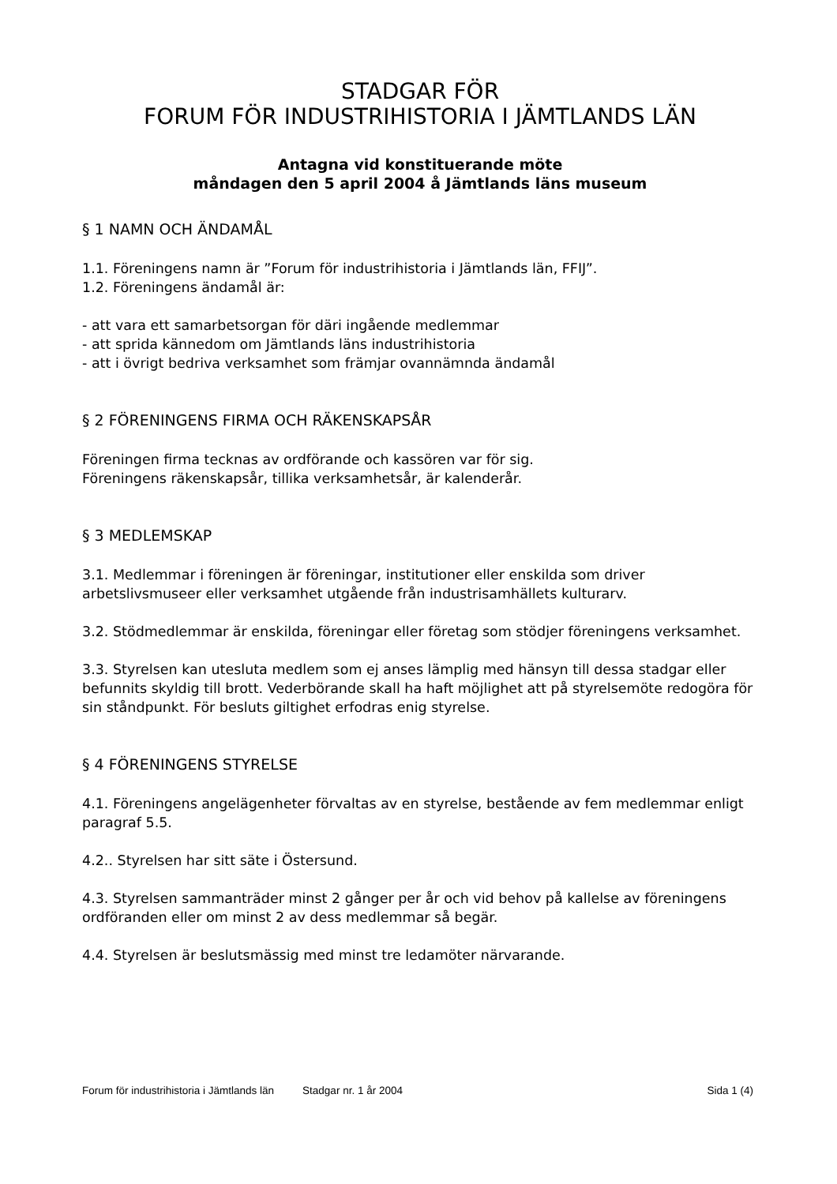STADGAR FÖR
FORUM FÖR INDUSTRIHISTORIA I JÄMTLANDS LÄN
Antagna vid konstituerande möte
måndagen den 5 april 2004 å Jämtlands läns museum
§ 1 NAMN OCH ÄNDAMÅL
1.1. Föreningens namn är ”Forum för industrihistoria i Jämtlands län, FFIJ”.
1.2. Föreningens ändamål är:
- att vara ett samarbetsorgan för däri ingående medlemmar
- att sprida kännedom om Jämtlands läns industrihistoria
- att i övrigt bedriva verksamhet som främjar ovannämnda ändamål
§ 2 FÖRENINGENS FIRMA OCH RÄKENSKAPSÅR
Föreningen firma tecknas av ordförande och kassören var för sig.
Föreningens räkenskapsår, tillika verksamhetsår, är kalenderår.
§ 3 MEDLEMSKAP
3.1. Medlemmar i föreningen är föreningar, institutioner eller enskilda som driver arbetslivsmuseer eller verksamhet utgående från industrisamhällets kulturarv.
3.2. Stödmedlemmar är enskilda, föreningar eller företag som stödjer föreningens verksamhet.
3.3. Styrelsen kan utesluta medlem som ej anses lämplig med hänsyn till dessa stadgar eller befunnits skyldig till brott. Vederbörande skall ha haft möjlighet att på styrelsemöte redogöra för sin ståndpunkt. För besluts giltighet erfodras enig styrelse.
§ 4 FÖRENINGENS STYRELSE
4.1. Föreningens angelägenheter förvaltas av en styrelse, bestående av fem medlemmar enligt paragraf 5.5.
4.2.. Styrelsen har sitt säte i Östersund.
4.3. Styrelsen sammanträder minst 2 gånger per år och vid behov på kallelse av föreningens ordföranden eller om minst 2 av dess medlemmar så begär.
4.4. Styrelsen är beslutsmässig med minst tre ledamöter närvarande.
Forum för industrihistoria i Jämtlands län Stadgar nr. 1 år 2004 Sida 1 (4)